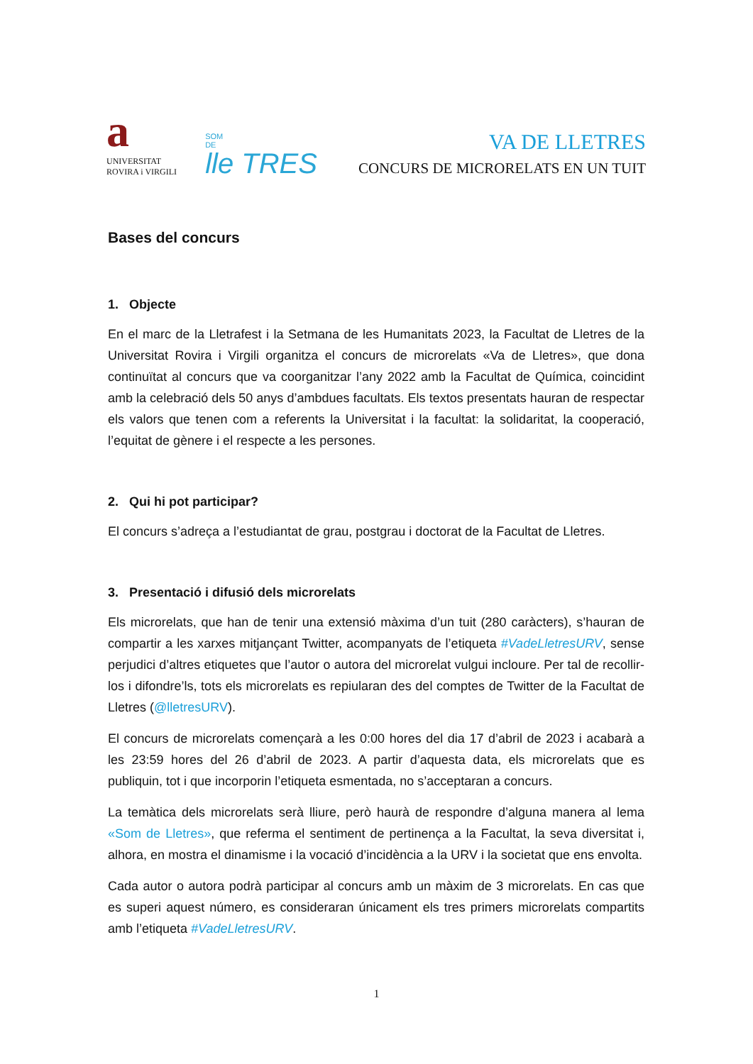a
UNIVERSITAT
ROVIRA i VIRGILI
SOM
DE
lle TRES
VA DE LLETRES
CONCURS DE MICRORELATS EN UN TUIT
Bases del concurs
1. Objecte
En el marc de la Lletrafest i la Setmana de les Humanitats 2023, la Facultat de Lletres de la Universitat Rovira i Virgili organitza el concurs de microrelats «Va de Lletres», que dona continuïtat al concurs que va coorganitzar l’any 2022 amb la Facultat de Química, coincidint amb la celebració dels 50 anys d’ambdues facultats. Els textos presentats hauran de respectar els valors que tenen com a referents la Universitat i la facultat: la solidaritat, la cooperació, l’equitat de gènere i el respecte a les persones.
2. Qui hi pot participar?
El concurs s’adreça a l’estudiantat de grau, postgrau i doctorat de la Facultat de Lletres.
3. Presentació i difusió dels microrelats
Els microrelats, que han de tenir una extensió màxima d’un tuit (280 caràcters), s’hauran de compartir a les xarxes mitjançant Twitter, acompanyats de l’etiqueta #VadeLletresURV, sense perjudici d’altres etiquetes que l’autor o autora del microrelat vulgui incloure. Per tal de recollir-los i difondre’ls, tots els microrelats es repiularan des del comptes de Twitter de la Facultat de Lletres (@lletresURV).
El concurs de microrelats començarà a les 0:00 hores del dia 17 d’abril de 2023 i acabarà a les 23:59 hores del 26 d’abril de 2023. A partir d’aquesta data, els microrelats que es publiquin, tot i que incorporin l’etiqueta esmentada, no s’acceptaran a concurs.
La temàtica dels microrelats serà lliure, però haurà de respondre d’alguna manera al lema «Som de Lletres», que referma el sentiment de pertinença a la Facultat, la seva diversitat i, alhora, en mostra el dinamisme i la vocació d’incidència a la URV i la societat que ens envolta.
Cada autor o autora podrà participar al concurs amb un màxim de 3 microrelats. En cas que es superi aquest número, es consideraran únicament els tres primers microrelats compartits amb l’etiqueta #VadeLletresURV.
1